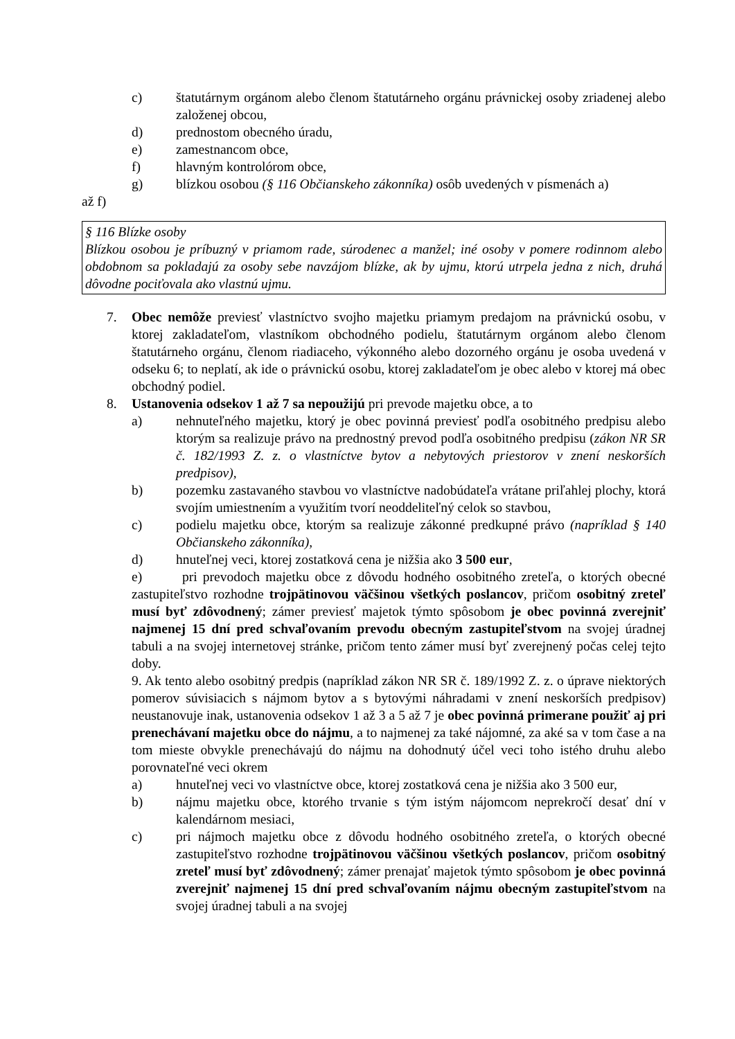c) štatutárnym orgánom alebo členom štatutárneho orgánu právnickej osoby zriadenej alebo založenej obcou,
d) prednostom obecného úradu,
e) zamestnancom obce,
f) hlavným kontrolórom obce,
g) blízkou osobou (§ 116 Občianskeho zákonníka) osôb uvedených v písmenách a)
až f)
§ 116 Blízke osoby
Blízkou osobou je príbuzný v priamom rade, súrodenec a manžel; iné osoby v pomere rodinnom alebo obdobnom sa pokladajú za osoby sebe navzájom blízke, ak by ujmu, ktorú utrpela jedna z nich, druhá dôvodne pociťovala ako vlastnú ujmu.
7. Obec nemôže previesť vlastníctvo svojho majetku priamym predajom na právnickú osobu, v ktorej zakladateľom, vlastníkom obchodného podielu, štatutárnym orgánom alebo členom štatutárneho orgánu, členom riadiaceho, výkonného alebo dozorného orgánu je osoba uvedená v odseku 6; to neplatí, ak ide o právnickú osobu, ktorej zakladateľom je obec alebo v ktorej má obec obchodný podiel.
8. Ustanovenia odsekov 1 až 7 sa nepoužijú pri prevode majetku obce, a to
a) nehnuteľného majetku, ktorý je obec povinná previesť podľa osobitného predpisu alebo ktorým sa realizuje právo na prednostný prevod podľa osobitného predpisu (zákon NR SR č. 182/1993 Z. z. o vlastníctve bytov a nebytových priestorov v znení neskorších predpisov),
b) pozemku zastavaného stavbou vo vlastníctve nadobúdateľa vrátane priľahlej plochy, ktorá svojím umiestnením a využitím tvorí neoddeliteľný celok so stavbou,
c) podielu majetku obce, ktorým sa realizuje zákonné predkupné právo (napríklad § 140 Občianskeho zákonníka),
d) hnuteľnej veci, ktorej zostatková cena je nižšia ako 3 500 eur,
e) pri prevodoch majetku obce z dôvodu hodného osobitného zreteľa, o ktorých obecné zastupiteľstvo rozhodne trojpätinovou väčšinou všetkých poslancov, pričom osobitný zreteľ musí byť zdôvodnený; zámer previesť majetok týmto spôsobom je obec povinná zverejniť najmenej 15 dní pred schvaľovaním prevodu obecným zastupiteľstvom na svojej úradnej tabuli a na svojej internetovej stránke, pričom tento zámer musí byť zverejnený počas celej tejto doby.
9. Ak tento alebo osobitný predpis (napríklad zákon NR SR č. 189/1992 Z. z. o úprave niektorých pomerov súvisiacich s nájmom bytov a s bytovými náhradami v znení neskorších predpisov) neustanovuje inak, ustanovenia odsekov 1 až 3 a 5 až 7 je obec povinná primerane použiť aj pri prenechávaní majetku obce do nájmu, a to najmenej za také nájomné, za aké sa v tom čase a na tom mieste obvykle prenechávajú do nájmu na dohodnutý účel veci toho istého druhu alebo porovnateľné veci okrem
a) hnuteľnej veci vo vlastníctve obce, ktorej zostatková cena je nižšia ako 3 500 eur,
b) nájmu majetku obce, ktorého trvanie s tým istým nájomcom neprekročí desať dní v kalendárnom mesiaci,
c) pri nájmoch majetku obce z dôvodu hodného osobitného zreteľa, o ktorých obecné zastupiteľstvo rozhodne trojpätinovou väčšinou všetkých poslancov, pričom osobitný zreteľ musí byť zdôvodnený; zámer prenajať majetok týmto spôsobom je obec povinná zverejniť najmenej 15 dní pred schvaľovaním nájmu obecným zastupiteľstvom na svojej úradnej tabuli a na svojej